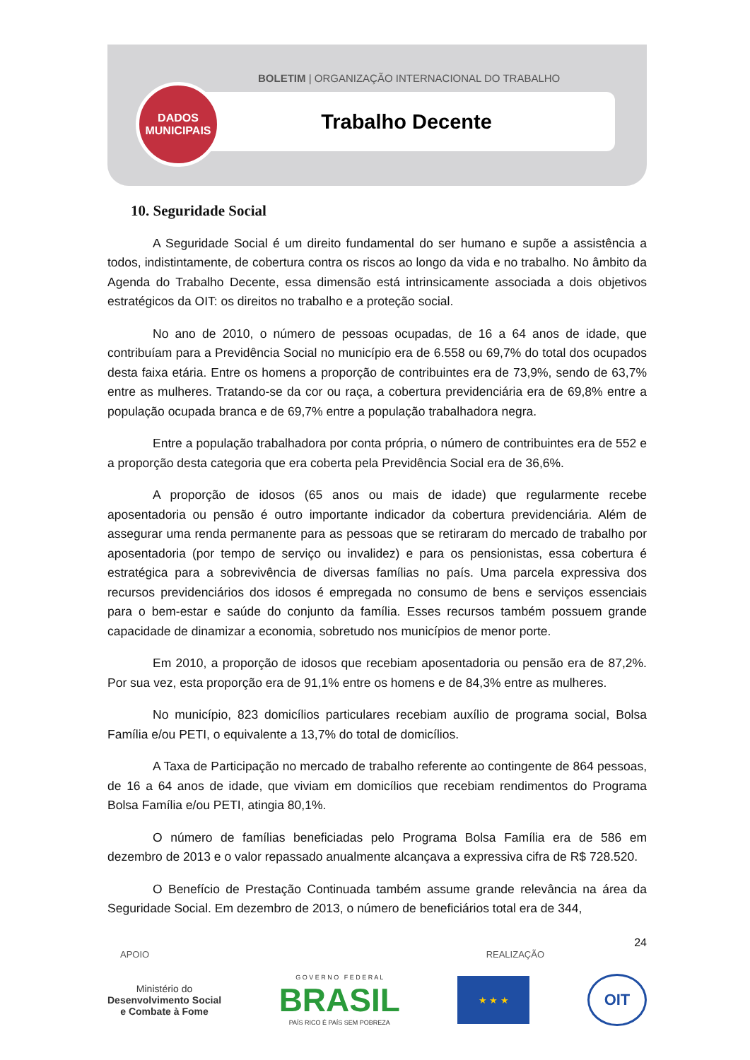BOLETIM | ORGANIZAÇÃO INTERNACIONAL DO TRABALHO
Trabalho Decente
DADOS
MUNICIPAIS
10. Seguridade Social
A Seguridade Social é um direito fundamental do ser humano e supõe a assistência a todos, indistintamente, de cobertura contra os riscos ao longo da vida e no trabalho. No âmbito da Agenda do Trabalho Decente, essa dimensão está intrinsicamente associada a dois objetivos estratégicos da OIT: os direitos no trabalho e a proteção social.
No ano de 2010, o número de pessoas ocupadas, de 16 a 64 anos de idade, que contribuíam para a Previdência Social no município era de 6.558 ou 69,7% do total dos ocupados desta faixa etária. Entre os homens a proporção de contribuintes era de 73,9%, sendo de 63,7% entre as mulheres. Tratando-se da cor ou raça, a cobertura previdenciária era de 69,8% entre a população ocupada branca e de 69,7% entre a população trabalhadora negra.
Entre a população trabalhadora por conta própria, o número de contribuintes era de 552 e a proporção desta categoria que era coberta pela Previdência Social era de 36,6%.
A proporção de idosos (65 anos ou mais de idade) que regularmente recebe aposentadoria ou pensão é outro importante indicador da cobertura previdenciária. Além de assegurar uma renda permanente para as pessoas que se retiraram do mercado de trabalho por aposentadoria (por tempo de serviço ou invalidez) e para os pensionistas, essa cobertura é estratégica para a sobrevivência de diversas famílias no país. Uma parcela expressiva dos recursos previdenciários dos idosos é empregada no consumo de bens e serviços essenciais para o bem-estar e saúde do conjunto da família. Esses recursos também possuem grande capacidade de dinamizar a economia, sobretudo nos municípios de menor porte.
Em 2010, a proporção de idosos que recebiam aposentadoria ou pensão era de 87,2%. Por sua vez, esta proporção era de 91,1% entre os homens e de 84,3% entre as mulheres.
No município, 823 domicílios particulares recebiam auxílio de programa social, Bolsa Família e/ou PETI, o equivalente a 13,7% do total de domicílios.
A Taxa de Participação no mercado de trabalho referente ao contingente de 864 pessoas, de 16 a 64 anos de idade, que viviam em domicílios que recebiam rendimentos do Programa Bolsa Família e/ou PETI, atingia 80,1%.
O número de famílias beneficiadas pelo Programa Bolsa Família era de 586 em dezembro de 2013 e o valor repassado anualmente alcançava a expressiva cifra de R$ 728.520.
O Benefício de Prestação Continuada também assume grande relevância na área da Seguridade Social. Em dezembro de 2013, o número de beneficiários total era de 344,
24
APOIO REALIZAÇÃO
Ministério do
Desenvolvimento Social
e Combate à Fome
G O V E R N O F E D E R A L
BRASIL
PAÍS RICO É PAÍS SEM POBREZA
★ ★ ★
OIT